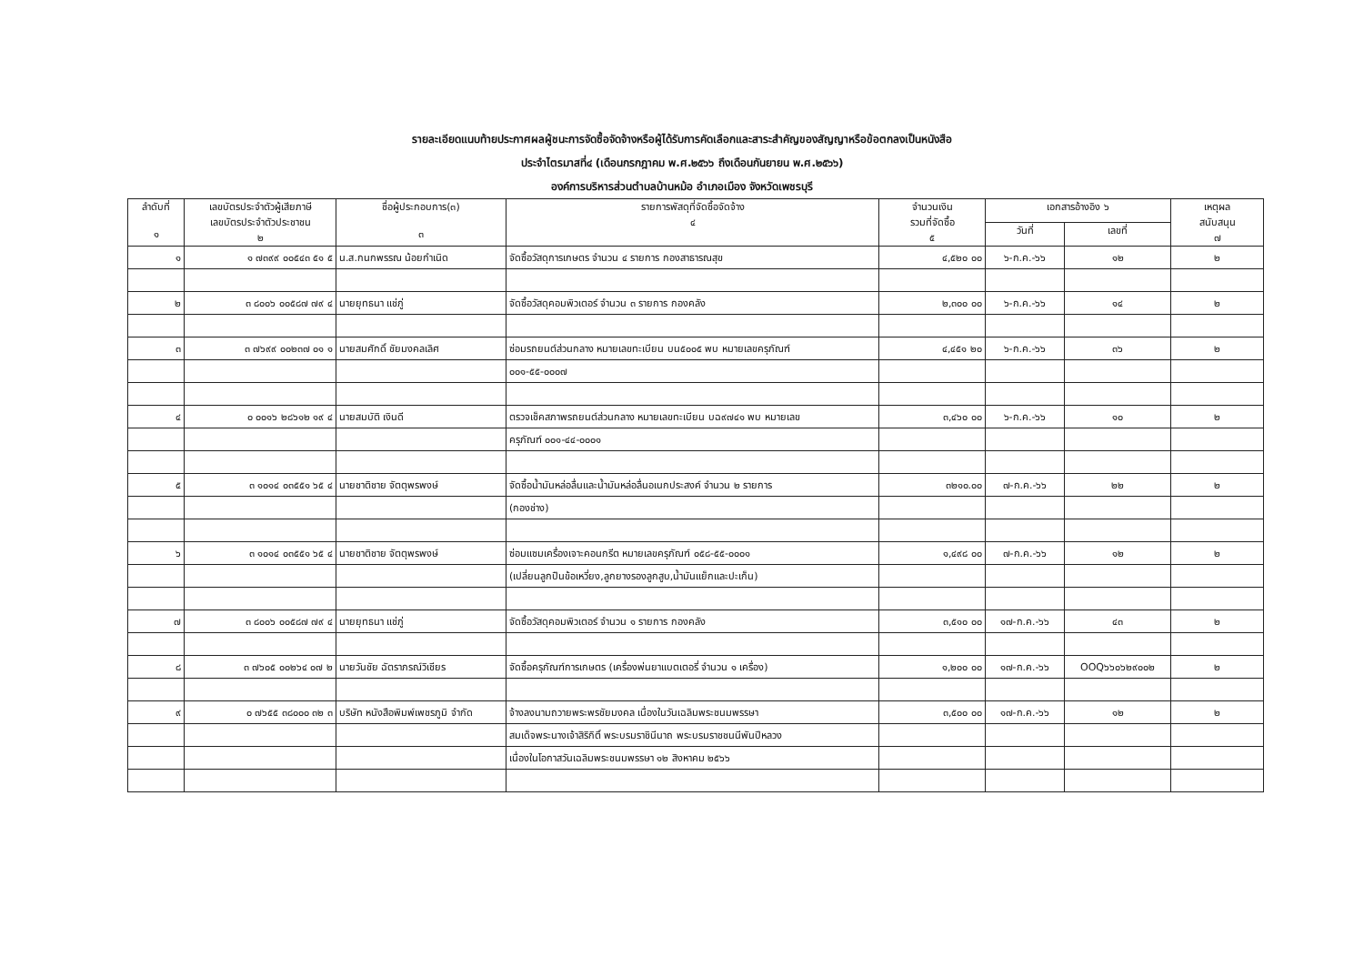รายละเอียดแนบท้ายประกาศผลผู้ชนะการจัดซื้อจัดจ้างหรือผู้ได้รับการคัดเลือกและสาระสำคัญของสัญญาหรือข้อตกลงเป็นหนังสือ
ประจำไตรมาสที่๔ (เดือนกรกฎาคม พ.ศ.๒๕๖๖ ถึงเดือนกันยายน พ.ศ.๒๕๖๖)
องค์การบริหารส่วนตำบลบ้านหม้อ อำเภอเมือง จังหวัดเพชรบุรี
| ลำดับที่ ๑ | เลขบัตรประจำตัวผู้เสียภาษี เลขบัตรประจำตัวประชาชน ๒ | ชื่อผู้ประกอบการ(๓) ๓ | รายการพัสดุที่จัดซื้อจัดจ้าง ๔ | จำนวนเงิน รวมที่จัดซื้อ ๕ | เอกสารอ้างอิง ๖ | | เหตุผล สนับสนุน ๗ |
| --- | --- | --- | --- | --- | --- | --- | --- |
| | | | | | วันที่ | เลขที่ | |
| ๑ | ๑ ๗๓๙๙ ๐๐๕๔๓ ๕๑ ๕ | น.ส.กนกพรรณ น้อยกำเนิด | จัดซื้อวัสดุการเกษตร จำนวน ๔ รายการ กองสาธารณสุข | ๔,๕๒๐ ๐๐ | ๖-ก.ค.-๖๖ | ๑๒ | ๒ |
| ๒ | ๓ ๘๐๐๖ ๐๐๕๘๗ ๗๙ ๔ | นายยุทธนา แช่ภู่ | จัดซื้อวัสดุคอมพิวเตอร์ จำนวน ๓ รายการ กองคลัง | ๒,๓๐๐ ๐๐ | ๖-ก.ค.-๖๖ | ๑๔ | ๒ |
| ๓ | ๓ ๗๖๙๙ ๐๐๒๓๗ ๐๑ ๑ | นายสมศักดิ์ ชัยมงคลเลิศ | ซ่อมรถยนต์ส่วนกลาง หมายเลขทะเบียน บน๕๐๐๕ พบ หมายเลขครุภัณฑ์ | ๔,๔๕๑ ๒๐ | ๖-ก.ค.-๖๖ | ๓๖ | ๒ |
| | | | ๐๐๑-๕๕-๐๐๐๗ | | | | |
| ๔ | ๐ ๐๐๑๖ ๒๘๖๑๒ ๑๙ ๔ | นายสมบัติ เงินดี | ตรวจเช็คสภาพรถยนต์ส่วนกลาง หมายเลขทะเบียน บฉ๙๗๔๑ พบ หมายเลข | ๓,๔๖๐ ๐๐ | ๖-ก.ค.-๖๖ | ๑๐ | ๒ |
| | | | ครุภัณฑ์ ๐๐๑-๔๔-๐๐๐๑ | | | | |
| ๕ | ๓ ๑๐๑๔ ๐๓๕๕๑ ๖๕ ๔ | นายชาติชาย จัตตุพรพงษ์ | จัดซื้อน้ำมันหล่อลื่นและน้ำมันหล่อลื่นอเนกประสงค์ จำนวน ๒ รายการ | ๓๒๑๐.๐๐ | ๗-ก.ค.-๖๖ | ๒๒ | ๒ |
| | | | (กองช่าง) | | | | |
| ๖ | ๓ ๑๐๑๔ ๐๓๕๕๑ ๖๕ ๔ | นายชาติชาย จัตตุพรพงษ์ | ซ่อมแซมเครื่องเจาะคอนกรีต หมายเลขครุภัณฑ์ ๐๕๘-๕๕-๐๐๐๑ | ๑,๔๙๘ ๐๐ | ๗-ก.ค.-๖๖ | ๑๒ | ๒ |
| | | | (เปลี่ยนลูกปืนข้อเหวี่ยง,ลูกยางรองลูกสูบ,น้ำมันแย็กและปะเก็น) | | | | |
| ๗ | ๓ ๘๐๐๖ ๐๐๕๘๗ ๗๙ ๔ | นายยุทธนา แช่ภู่ | จัดซื้อวัสดุคอมพิวเตอร์ จำนวน ๑ รายการ กองคลัง | ๓,๕๑๐ ๐๐ | ๑๗-ก.ค.-๖๖ | ๔๓ | ๒ |
| ๘ | ๓ ๗๖๐๕ ๐๐๒๖๔ ๐๗ ๒ | นายวันชัย ฉัตราภรณ์วิเชียร | จัดซื้อครุภัณฑ์การเกษตร (เครื่องพ่นยาแบตเตอรี่ จำนวน ๑ เครื่อง) | ๑,๒๐๐ ๐๐ | ๑๗-ก.ค.-๖๖ | OOQ๖๖๐๖๒๙๐๐๒ | ๒ |
| ๙ | ๐ ๗๖๕๕ ๓๘๐๐๐ ๓๒ ๓ | บริษัท หนังสือพิมพ์เพชรภูมิ จำกัด | จ้างลงนามถวายพระพรชัยมงคล เนื่องในวันเฉลิมพระชนมพรรษา | ๓,๕๐๐ ๐๐ | ๑๗-ก.ค.-๖๖ | ๑๒ | ๒ |
| | | | สมเด็จพระนางเจ้าสิริกิติ์ พระบรมราชินีนาถ พระบรมราชชนนีพันปีหลวง | | | | |
| | | | เนื่องในโอกาสวันเฉลิมพระชนมพรรษา ๑๒ สิงหาคม ๒๕๖๖ | | | | |